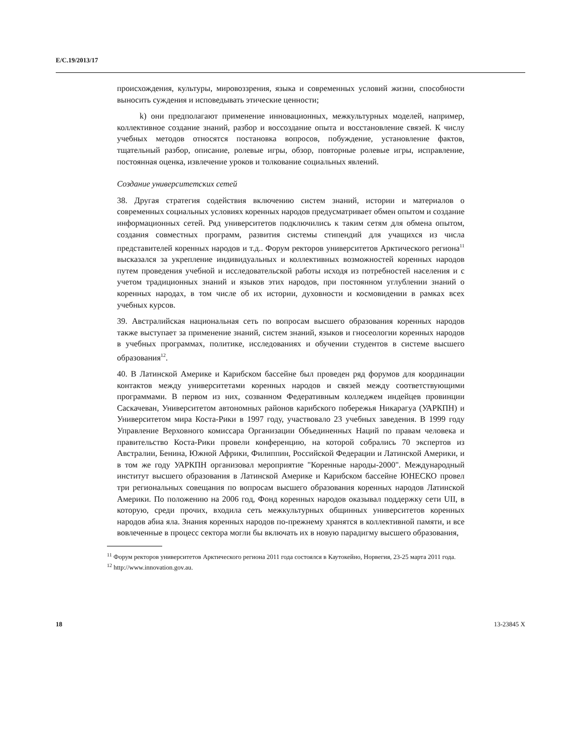E/C.19/2013/17
происхождения, культуры, мировоззрения, языка и современных условий жизни, способности выносить суждения и исповедывать этические ценности;
k) они предполагают применение инновационных, межкультурных моделей, например, коллективное создание знаний, разбор и воссоздание опыта и восстановление связей. К числу учебных методов относятся постановка вопросов, побуждение, установление фактов, тщательный разбор, описание, ролевые игры, обзор, повторные ролевые игры, исправление, постоянная оценка, извлечение уроков и толкование социальных явлений.
Создание университетских сетей
38. Другая стратегия содействия включению систем знаний, истории и материалов о современных социальных условиях коренных народов предусматривает обмен опытом и создание информационных сетей. Ряд университетов подключились к таким сетям для обмена опытом, создания совместных программ, развития системы стипендий для учащихся из числа представителей коренных народов и т.д.. Форум ректоров университетов Арктического региона<sup>11</sup> высказался за укрепление индивидуальных и коллективных возможностей коренных народов путем проведения учебной и исследовательской работы исходя из потребностей населения и с учетом традиционных знаний и языков этих народов, при постоянном углублении знаний о коренных народах, в том числе об их истории, духовности и космовидении в рамках всех учебных курсов.
39. Австралийская национальная сеть по вопросам высшего образования коренных народов также выступает за применение знаний, систем знаний, языков и гносеологии коренных народов в учебных программах, политике, исследованиях и обучении студентов в системе высшего образования<sup>12</sup>.
40. В Латинской Америке и Карибском бассейне был проведен ряд форумов для координации контактов между университетами коренных народов и связей между соответствующими программами. В первом из них, созванном Федеративным колледжем индейцев провинции Саскачеван, Университетом автономных районов карибского побережья Никарагуа (УАРКПН) и Университетом мира Коста-Рики в 1997 году, участвовало 23 учебных заведения. В 1999 году Управление Верховного комиссара Организации Объединенных Наций по правам человека и правительство Коста-Рики провели конференцию, на которой собрались 70 экспертов из Австралии, Бенина, Южной Африки, Филиппин, Российской Федерации и Латинской Америки, и в том же году УАРКПН организовал мероприятие "Коренные народы-2000". Международный институт высшего образования в Латинской Америке и Карибском бассейне ЮНЕСКО провел три региональных совещания по вопросам высшего образования коренных народов Латинской Америки. По положению на 2006 год, Фонд коренных народов оказывал поддержку сети UII, в которую, среди прочих, входила сеть межкультурных общинных университетов коренных народов абиа яла. Знания коренных народов по-прежнему хранятся в коллективной памяти, и все вовлеченные в процесс сектора могли бы включать их в новую парадигму высшего образования,
<sup>11</sup> Форум ректоров университетов Арктического региона 2011 года состоялся в Каутокейно, Норвегия, 23-25 марта 2011 года.
<sup>12</sup> http://www.innovation.gov.au.
18 13-23845 X